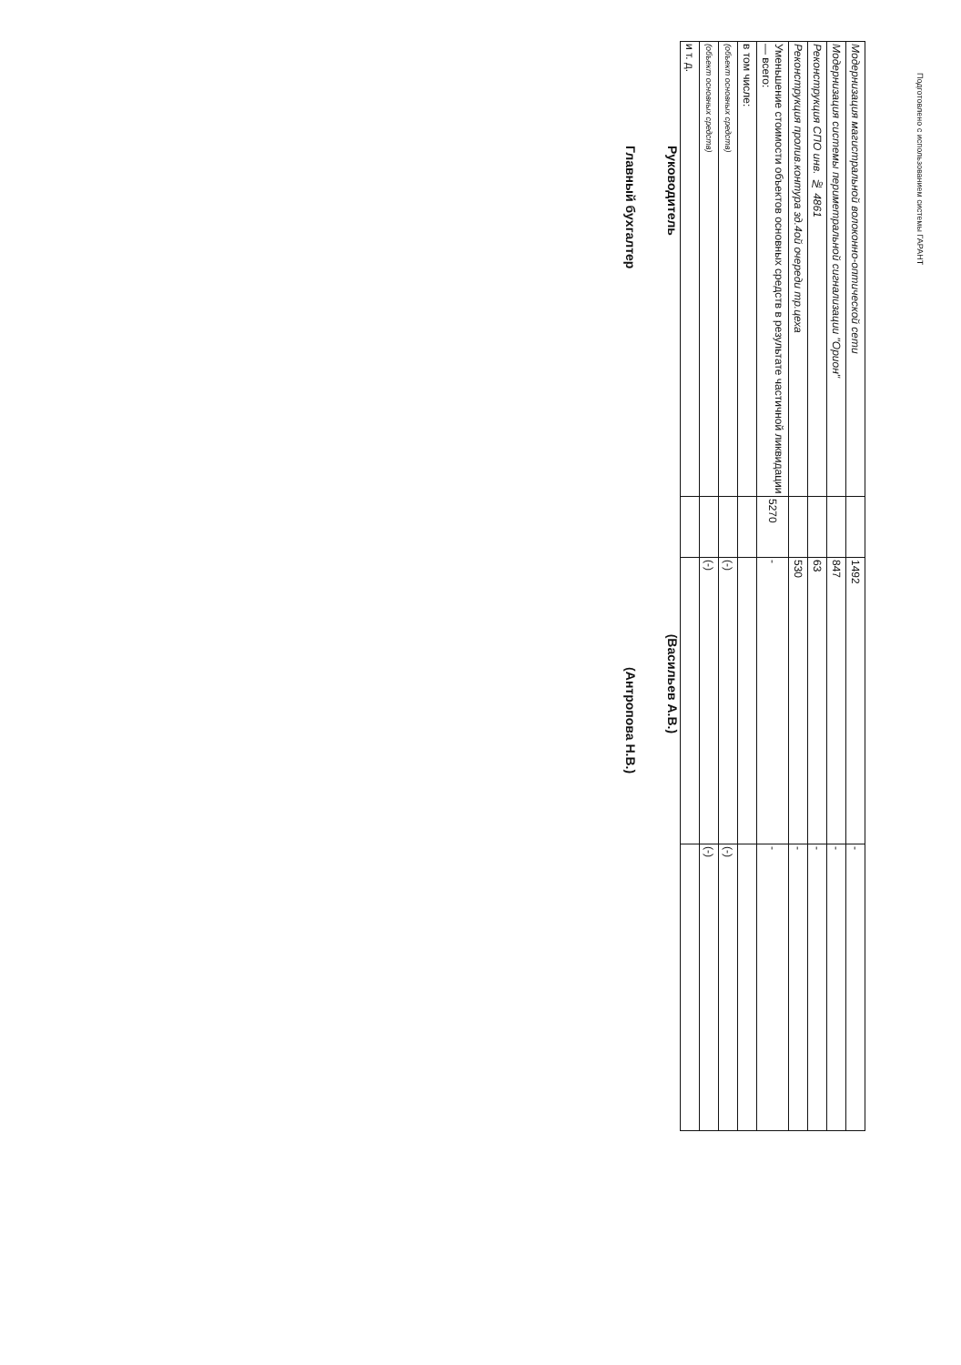Подготовлено с использованием системы ГАРАНТ
| Модернизация магистральной волоконно-оптической сети | | 1492 | - |
| Модернизация системы периметральной сигнализации "Орион" | | 847 | - |
| Реконструкция СПО инв. № 4861 | | 63 | - |
| Реконструкция пролив.контура зд.4ой очереди тр.цеха | | 530 | - |
| Уменьшение стоимости объектов основных средств в результате частичной ликвидации — всего: | 5270 | - | - |
| в том числе: | | | |
| (объект основных средств) | | (-) | (-) |
| (объект основных средств) | | (-) | (-) |
| и т. д. | | | |
Руководитель (Васильев А.В.)
Главный бухгалтер (Антропова Н.В.)